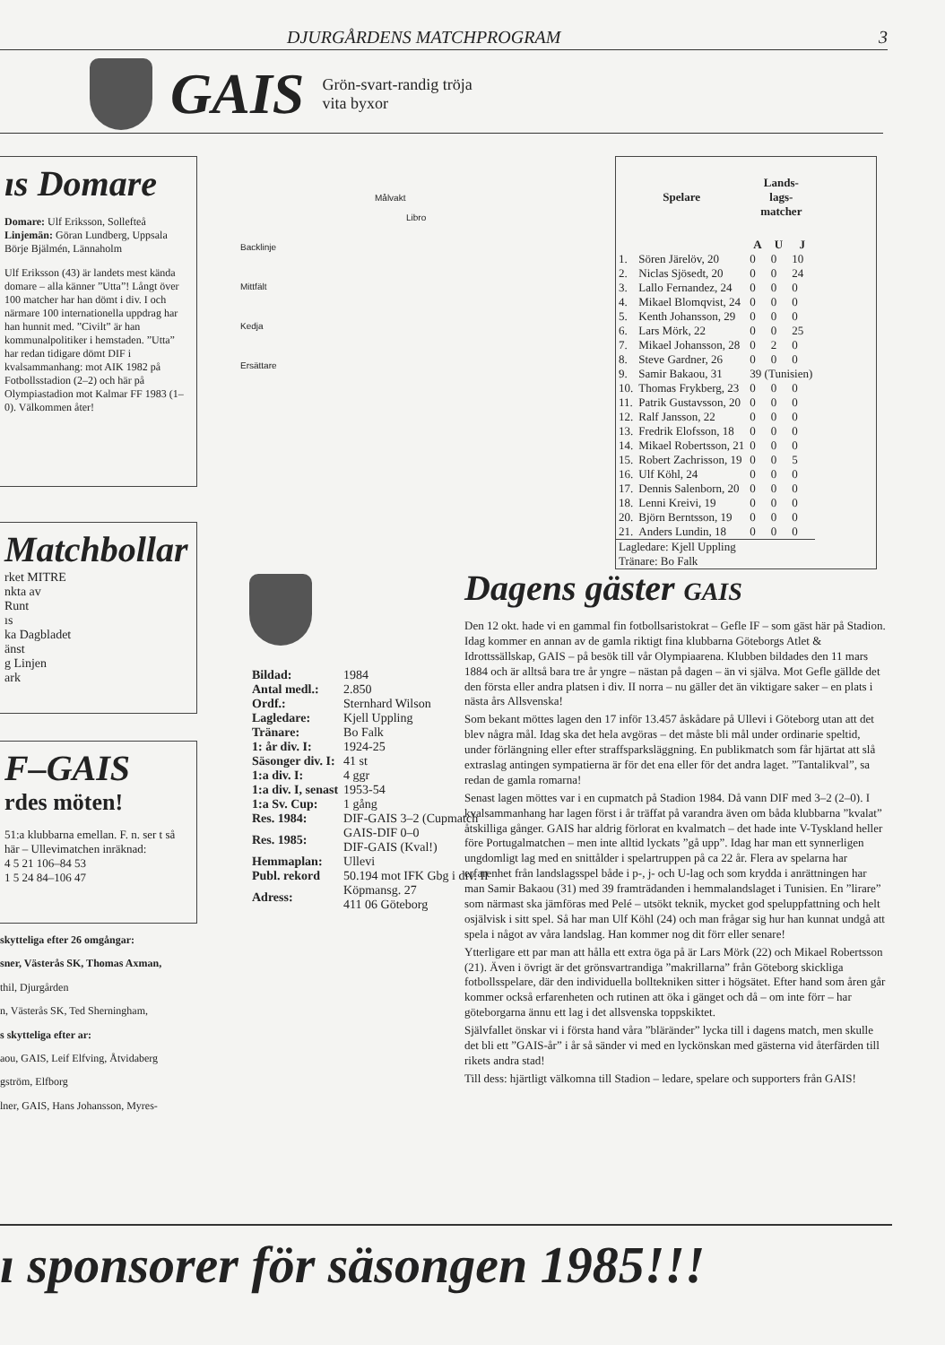DJURGÅRDENS MATCHPROGRAM 3
GAIS Grön-svart-randig tröja
vita byxor
ıs Domare
Domare: Ulf Eriksson, Sollefteå
Linjemän: Göran Lundberg, Uppsala
Börje Bjälmén, Lännaholm
Ulf Eriksson (43) är landets mest kända domare – alla känner ”Utta”! Långt över 100 matcher har han dömt i div. I och närmare 100 internationella uppdrag har han hunnit med. ”Civilt” är han kommunalpolitiker i hemstaden. ”Utta” har redan tidigare dömt DIF i kvalsammanhang: mot AIK 1982 på Fotbollsstadion (2–2) och här på Olympiastadion mot Kalmar FF 1983 (1–0). Välkommen åter!
Matchbollar
rket MITRE
nkta av
Runt
ıs
ka Dagbladet
änst
g Linjen
ark
F–GAIS
rdes möten!
51:a klubbarna emellan. F. n. ser t så här – Ullevimatchen inräknad:
4 5 21 106–84 53
1 5 24 84–106 47
skytteliga efter 26 omgångar:
sner, Västerås SK, Thomas Axman,
thil, Djurgården
n, Västerås SK, Ted Sherningham,
s skytteliga efter ar:
aou, GAIS, Leif Elfving, Åtvidaberg
gström, Elfborg
lner, GAIS, Hans Johansson, Myres-
Målvakt
Libro
Backlinje
Mittfält
Kedja
Ersättare
| Spelare | | Lands- lags- matcher | | |
| --- | --- | --- | --- | --- |
| | | A | U | J |
| 1. | Sören Järelöv, 20 | 0 | 0 | 10 |
| 2. | Niclas Sjösedt, 20 | 0 | 0 | 24 |
| 3. | Lallo Fernandez, 24 | 0 | 0 | 0 |
| 4. | Mikael Blomqvist, 24 | 0 | 0 | 0 |
| 5. | Kenth Johansson, 29 | 0 | 0 | 0 |
| 6. | Lars Mörk, 22 | 0 | 0 | 25 |
| 7. | Mikael Johansson, 28 | 0 | 2 | 0 |
| 8. | Steve Gardner, 26 | 0 | 0 | 0 |
| 9. | Samir Bakaou, 31 | 39 (Tunisien) | | |
| 10. | Thomas Frykberg, 23 | 0 | 0 | 0 |
| 11. | Patrik Gustavsson, 20 | 0 | 0 | 0 |
| 12. | Ralf Jansson, 22 | 0 | 0 | 0 |
| 13. | Fredrik Elofsson, 18 | 0 | 0 | 0 |
| 14. | Mikael Robertsson, 21 | 0 | 0 | 0 |
| 15. | Robert Zachrisson, 19 | 0 | 0 | 5 |
| 16. | Ulf Köhl, 24 | 0 | 0 | 0 |
| 17. | Dennis Salenborn, 20 | 0 | 0 | 0 |
| 18. | Lenni Kreivi, 19 | 0 | 0 | 0 |
| 20. | Björn Berntsson, 19 | 0 | 0 | 0 |
| 21. | Anders Lundin, 18 | 0 | 0 | 0 |
| Lagledare: Kjell Uppling Tränare: Bo Falk | | | | |
| Bildad: | 1984 |
| Antal medl.: | 2.850 |
| Ordf.: | Sternhard Wilson |
| Lagledare: | Kjell Uppling |
| Tränare: | Bo Falk |
| 1: år div. I: | 1924-25 |
| Säsonger div. I: | 41 st |
| 1:a div. I: | 4 ggr |
| 1:a div. I, senast | 1953-54 |
| 1:a Sv. Cup: | 1 gång |
| Res. 1984: | DIF-GAIS 3–2 (Cupmatch |
| Res. 1985: | GAIS-DIF 0–0 DIF-GAIS (Kval!) |
| Hemmaplan: | Ullevi |
| Publ. rekord | 50.194 mot IFK Gbg i div. II |
| Adress: | Köpmansg. 27 411 06 Göteborg |
Dagens gäster GAIS
Den 12 okt. hade vi en gammal fin fotbollsaristokrat – Gefle IF – som gäst här på Stadion. Idag kommer en annan av de gamla riktigt fina klubbarna Göteborgs Atlet & Idrottssällskap, GAIS – på besök till vår Olympiaarena. Klubben bildades den 11 mars 1884 och är alltså bara tre år yngre – nästan på dagen – än vi själva. Mot Gefle gällde det den första eller andra platsen i div. II norra – nu gäller det än viktigare saker – en plats i nästa års Allsvenska!
Som bekant möttes lagen den 17 inför 13.457 åskådare på Ullevi i Göteborg utan att det blev några mål. Idag ska det hela avgöras – det måste bli mål under ordinarie speltid, under förlängning eller efter straffsparksläggning. En publikmatch som får hjärtat att slå extraslag antingen sympatierna är för det ena eller för det andra laget. ”Tantalikval”, sa redan de gamla romarna!
Senast lagen möttes var i en cupmatch på Stadion 1984. Då vann DIF med 3–2 (2–0). I kvalsammanhang har lagen först i år träffat på varandra även om båda klubbarna ”kvalat” åtskilliga gånger. GAIS har aldrig förlorat en kvalmatch – det hade inte V-Tyskland heller före Portugalmatchen – men inte alltid lyckats ”gå upp”. Idag har man ett synnerligen ungdomligt lag med en snittålder i spelartruppen på ca 22 år. Flera av spelarna har erfarenhet från landslagsspel både i p-, j- och U-lag och som krydda i anrättningen har man Samir Bakaou (31) med 39 framträdanden i hemmalandslaget i Tunisien. En ”lirare” som närmast ska jämföras med Pelé – utsökt teknik, mycket god speluppfattning och helt osjälvisk i sitt spel. Så har man Ulf Köhl (24) och man frågar sig hur han kunnat undgå att spela i något av våra landslag. Han kommer nog dit förr eller senare!
Ytterligare ett par man att hålla ett extra öga på är Lars Mörk (22) och Mikael Robertsson (21). Även i övrigt är det grönsvartrandiga ”makrillarna” från Göteborg skickliga fotbollsspelare, där den individuella bolltekniken sitter i högsätet. Efter hand som åren går kommer också erfarenheten och rutinen att öka i gänget och då – om inte förr – har göteborgarna ännu ett lag i det allsvenska toppskiktet.
Självfallet önskar vi i första hand våra ”bläränder” lycka till i dagens match, men skulle det bli ett ”GAIS-år” i år så sänder vi med en lyckönskan med gästerna vid återfärden till rikets andra stad!
Till dess: hjärtligt välkomna till Stadion – ledare, spelare och supporters från GAIS!
ı sponsorer för säsongen 1985!!!